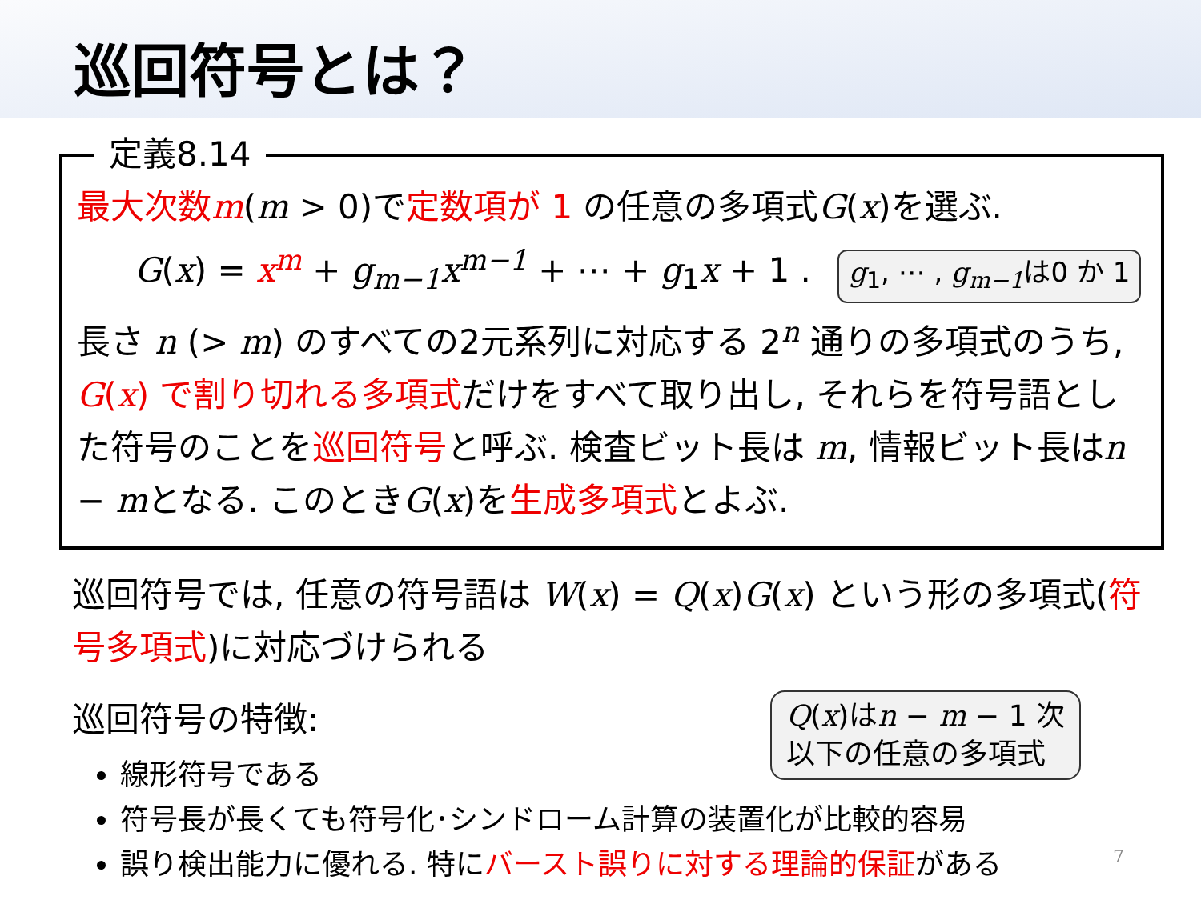巡回符号とは？
定義8.14
最大次数m(m > 0)で定数項が 1 の任意の多項式G(x)を選ぶ.
G(x) = x<sup>m</sup> + g<sub>m−1</sub>x<sup>m−1</sup> + ⋯ + g<sub>1</sub>x + 1 . g<sub>1</sub>, ⋯ , g<sub>m−1</sub>は0 か 1
長さ n (> m) のすべての2元系列に対応する 2<sup>n</sup> 通りの多項式のうち, G(x) で割り切れる多項式だけをすべて取り出し, それらを符号語とした符号のことを巡回符号と呼ぶ. 検査ビット長は m, 情報ビット長はn − mとなる. このときG(x)を生成多項式とよぶ.
巡回符号では, 任意の符号語は W(x) = Q(x)G(x) という形の多項式(符号多項式)に対応づけられる
Q(x)はn − m − 1 次
以下の任意の多項式
巡回符号の特徴:
線形符号である
符号長が長くても符号化･シンドローム計算の装置化が比較的容易
誤り検出能力に優れる. 特にバースト誤りに対する理論的保証がある
7